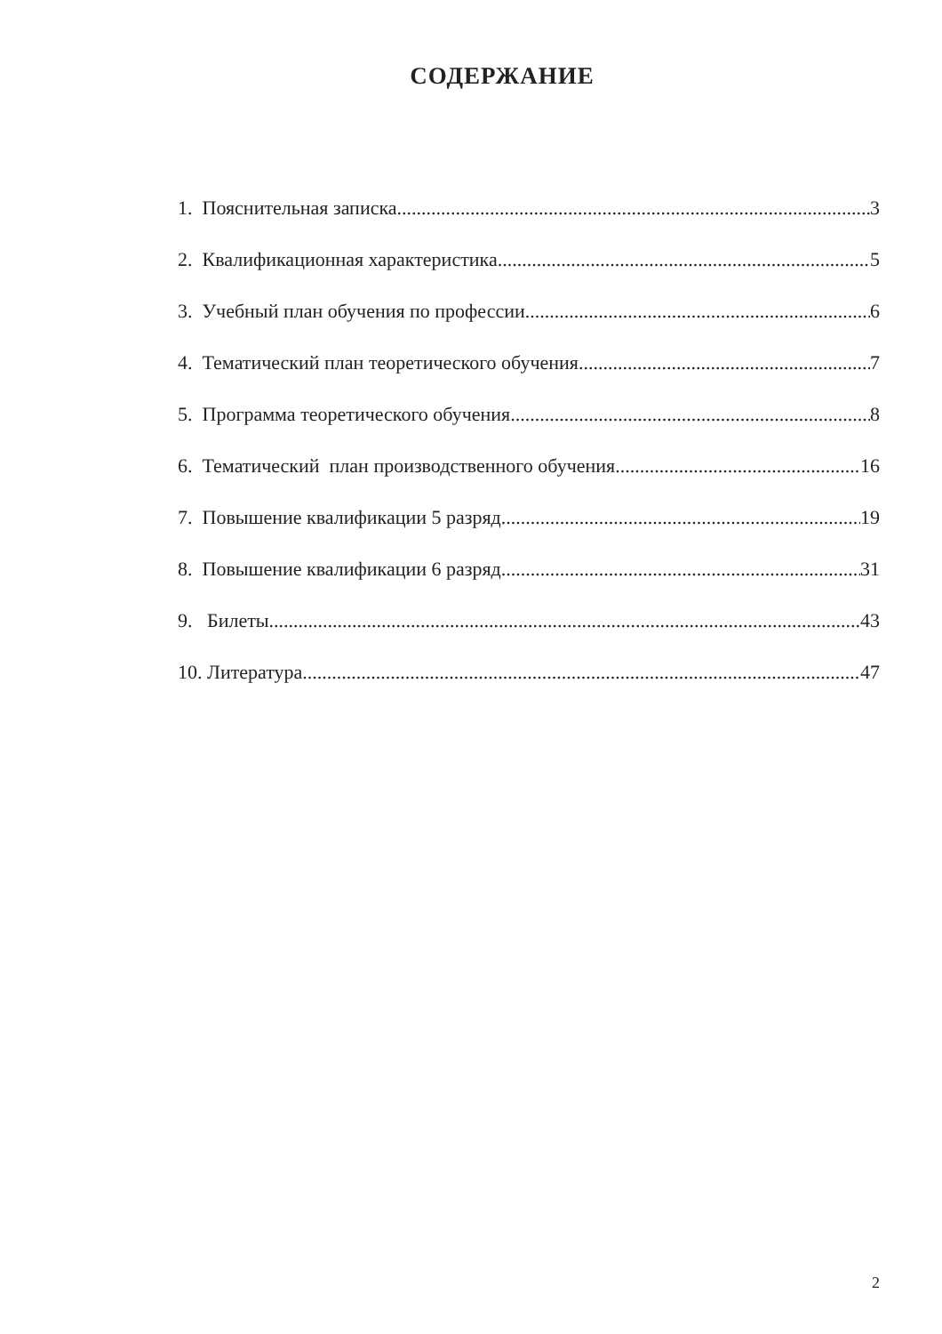СОДЕРЖАНИЕ
1. Пояснительная записка 3
2. Квалификационная характеристика 5
3. Учебный план обучения по профессии 6
4. Тематический план теоретического обучения 7
5. Программа теоретического обучения 8
6. Тематический план производственного обучения 16
7. Повышение квалификации 5 разряд 19
8. Повышение квалификации 6 разряд 31
9. Билеты 43
10. Литература 47
2